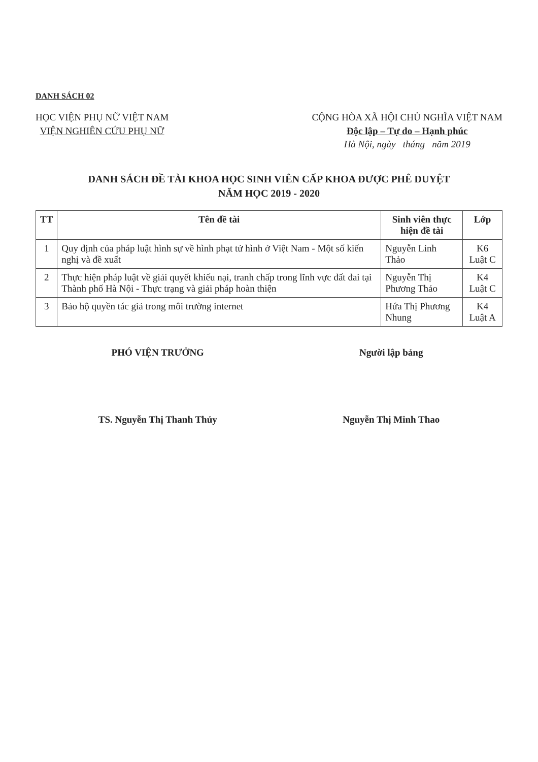DANH SÁCH 02
HỌC VIỆN PHỤ NỮ VIỆT NAM
VIỆN NGHIÊN CỨU PHỤ NỮ
CỘNG HÒA XÃ HỘI CHỦ NGHĨA VIỆT NAM
Độc lập – Tự do – Hạnh phúc
Hà Nội, ngày tháng năm 2019
DANH SÁCH ĐỀ TÀI KHOA HỌC SINH VIÊN CẤP KHOA ĐƯỢC PHÊ DUYỆT
NĂM HỌC 2019 - 2020
| TT | Tên đề tài | Sinh viên thực hiện đề tài | Lớp |
| --- | --- | --- | --- |
| 1 | Quy định của pháp luật hình sự về hình phạt tử hình ở Việt Nam - Một số kiến nghị và đề xuất | Nguyễn Linh Thảo | K6 Luật C |
| 2 | Thực hiện pháp luật về giải quyết khiếu nại, tranh chấp trong lĩnh vực đất đai tại Thành phố Hà Nội - Thực trạng và giải pháp hoàn thiện | Nguyễn Thị Phương Thảo | K4 Luật C |
| 3 | Bảo hộ quyền tác giả trong môi trường internet | Hứa Thị Phương Nhung | K4 Luật A |
PHÓ VIỆN TRƯỞNG
TS. Nguyễn Thị Thanh Thủy
Người lập bảng
Nguyễn Thị Minh Thao